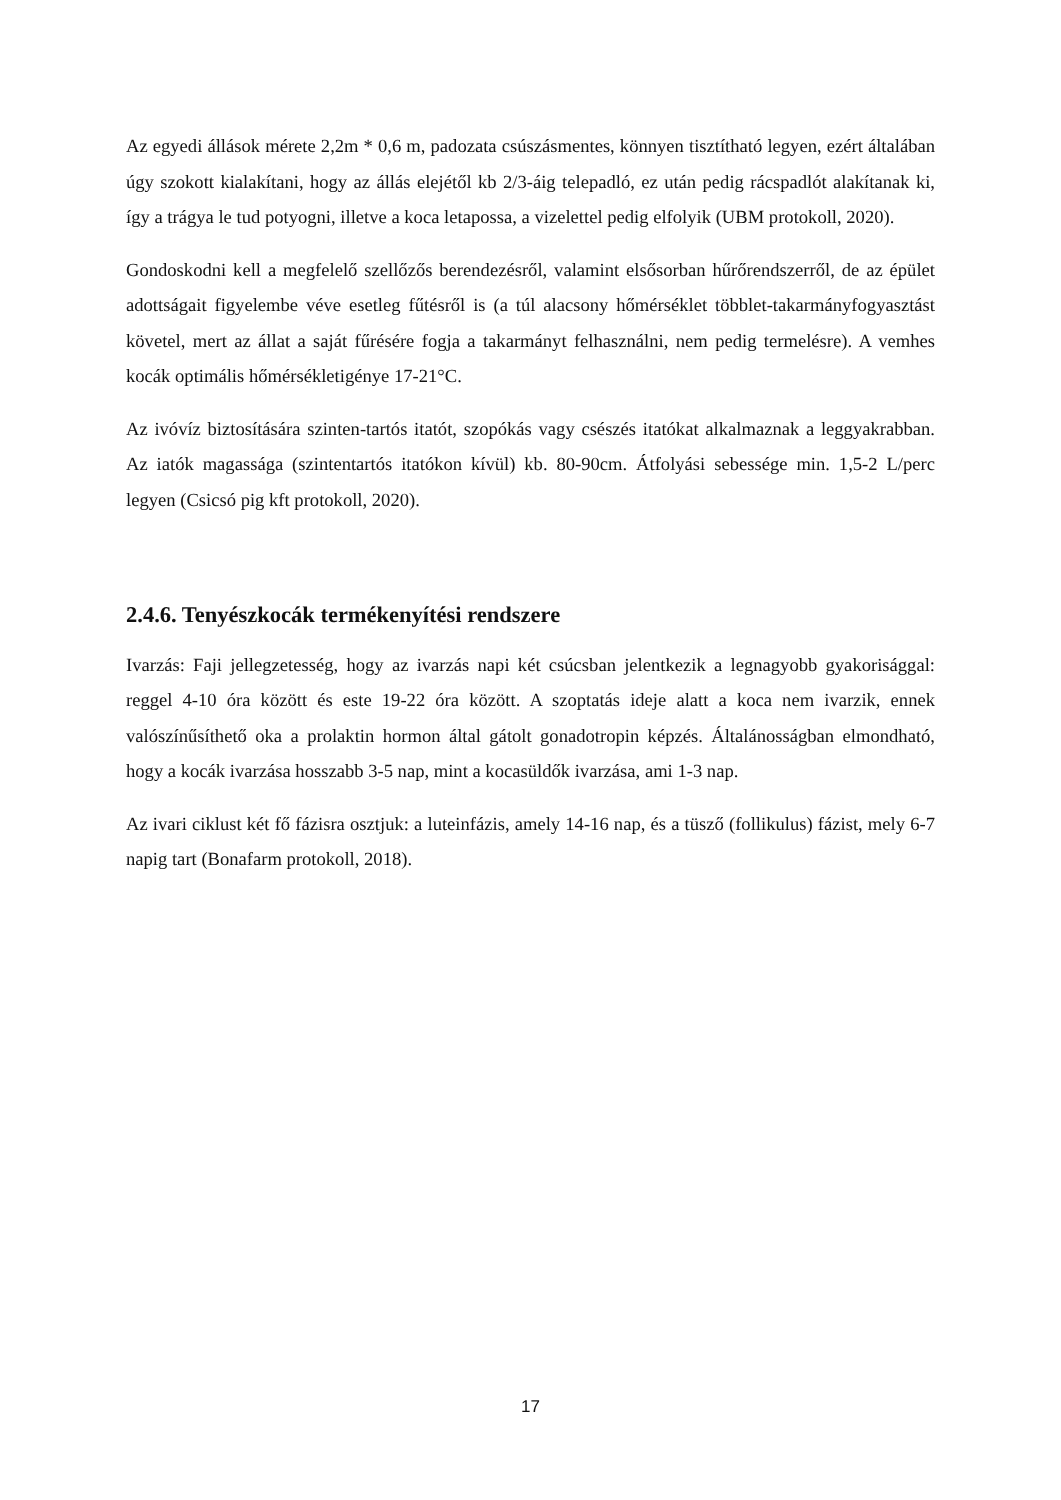Az egyedi állások mérete 2,2m * 0,6 m, padozata csúszásmentes, könnyen tisztítható legyen, ezért általában úgy szokott kialakítani, hogy az állás elejétől kb 2/3-áig telepadló, ez után pedig rácspadlót alakítanak ki, így a trágya le tud potyogni, illetve a koca letapossa, a vizelettel pedig elfolyik (UBM protokoll, 2020).
Gondoskodni kell a megfelelő szellőzős berendezésről, valamint elsősorban hűrőrendszerről, de az épület adottságait figyelembe véve esetleg fűtésről is (a túl alacsony hőmérséklet többlet-takarmányfogyasztást követel, mert az állat a saját fűrésére fogja a takarmányt felhasználni, nem pedig termelésre). A vemhes kocák optimális hőmérsékletigénye 17-21°C.
Az ivóvíz biztosítására szinten-tartós itatót, szopókás vagy csészés itatókat alkalmaznak a leggyakrabban. Az iatók magassága (szintentartós itatókon kívül) kb. 80-90cm. Átfolyási sebessége min. 1,5-2 L/perc legyen (Csicsó pig kft protokoll, 2020).
2.4.6. Tenyészkocák termékenyítési rendszere
Ivarzás: Faji jellegzetesség, hogy az ivarzás napi két csúcsban jelentkezik a legnagyobb gyakorisággal: reggel 4-10 óra között és este 19-22 óra között. A szoptatás ideje alatt a koca nem ivarzik, ennek valószínűsíthető oka a prolaktin hormon által gátolt gonadotropin képzés. Általánosságban elmondható, hogy a kocák ivarzása hosszabb 3-5 nap, mint a kocasüldők ivarzása, ami 1-3 nap.
Az ivari ciklust két fő fázisra osztjuk: a luteinfázis, amely 14-16 nap, és a tüsző (follikulus) fázist, mely 6-7 napig tart (Bonafarm protokoll, 2018).
17